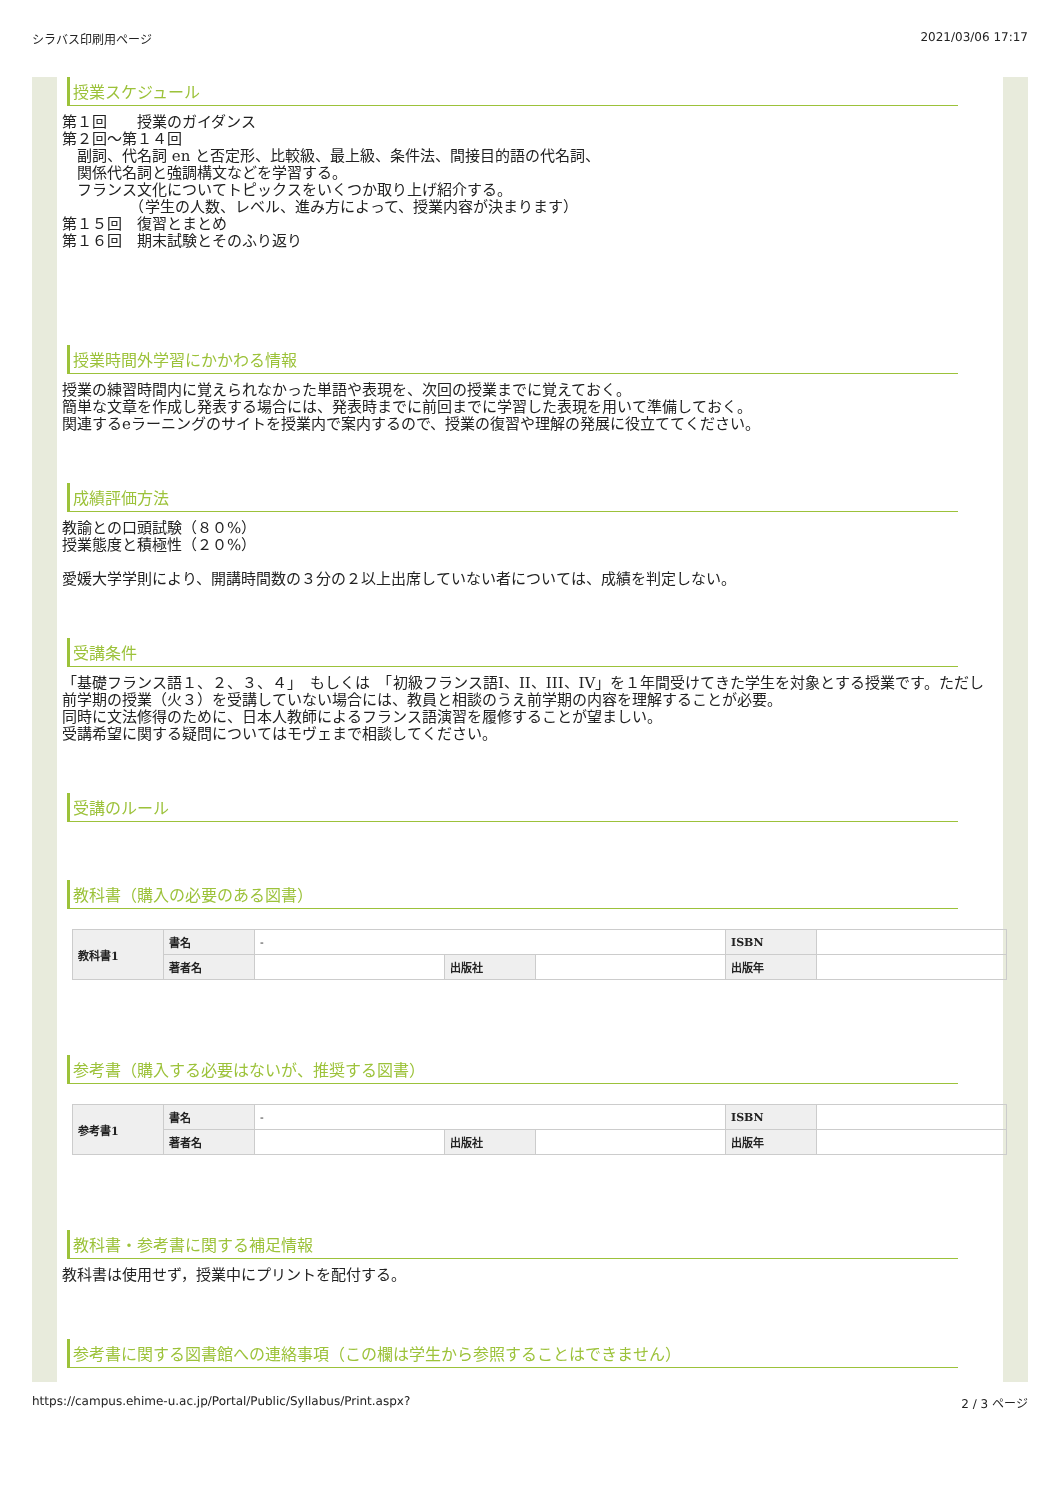シラバス印刷用ページ 2021/03/06 17:17
授業スケジュール
第１回　　授業のガイダンス
第２回〜第１４回
　副詞、代名詞 en と否定形、比較級、最上級、条件法、間接目的語の代名詞、
　関係代名詞と強調構文などを学習する。
　フランス文化についてトピックスをいくつか取り上げ紹介する。
　　　　　（学生の人数、レベル、進み方によって、授業内容が決まります）
第１５回　復習とまとめ
第１６回　期末試験とそのふり返り
授業時間外学習にかかわる情報
授業の練習時間内に覚えられなかった単語や表現を、次回の授業までに覚えておく。
簡単な文章を作成し発表する場合には、発表時までに前回までに学習した表現を用いて準備しておく。
関連するeラーニングのサイトを授業内で案内するので、授業の復習や理解の発展に役立ててください。
成績評価方法
教諭との口頭試験（８０%）
授業態度と積極性（２０%）
愛媛大学学則により、開講時間数の３分の２以上出席していない者については、成績を判定しない。
受講条件
「基礎フランス語１、２、３、４」　もしくは　「初級フランス語I、II、III、IV」を１年間受けてきた学生を対象とする授業です。ただし前学期の授業（火３）を受講していない場合には、教員と相談のうえ前学期の内容を理解することが必要。
同時に文法修得のために、日本人教師によるフランス語演習を履修することが望ましい。
受講希望に関する疑問についてはモヴェまで相談してください。
受講のルール
教科書（購入の必要のある図書）
| 教科書1 | 書名 | - | | | ISBN | |
| | 著者名 | | 出版社 | | 出版年 | |
参考書（購入する必要はないが、推奨する図書）
| 参考書1 | 書名 | - | | | ISBN | |
| | 著者名 | | 出版社 | | 出版年 | |
教科書・参考書に関する補足情報
教科書は使用せず，授業中にプリントを配付する。
参考書に関する図書館への連絡事項（この欄は学生から参照することはできません）
https://campus.ehime-u.ac.jp/Portal/Public/Syllabus/Print.aspx? 2 / 3 ページ